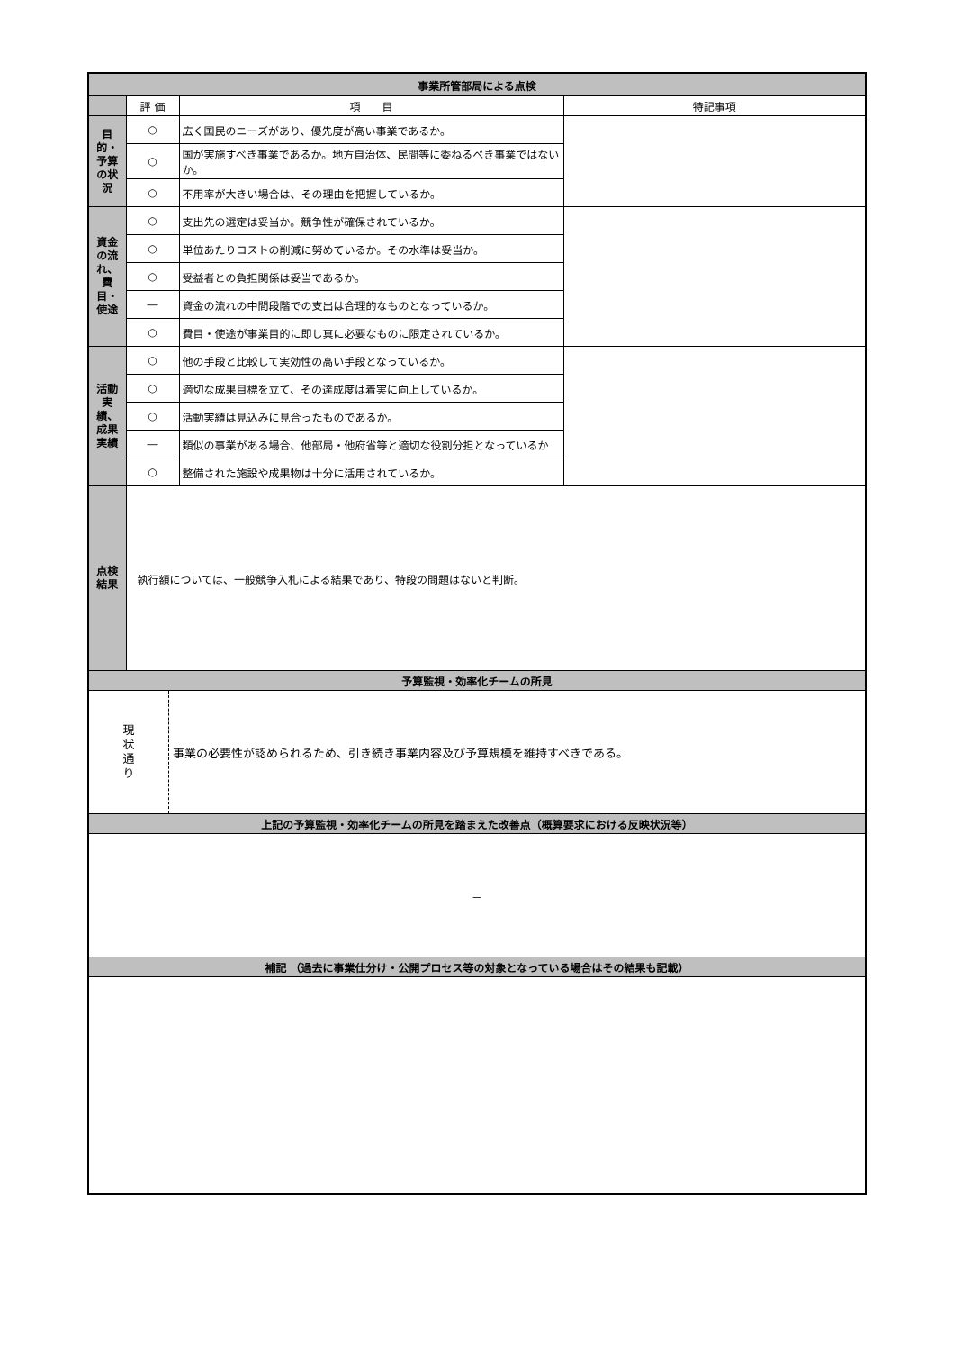| 事業所管部局による点検 | | | |
| --- | --- | --- | --- |
| | 評 価 | 項 目 | 特記事項 |
| 目的・予算の状況 | ○ | 広く国民のニーズがあり、優先度が高い事業であるか。 | |
| | ○ | 国が実施すべき事業であるか。地方自治体、民間等に委ねるべき事業ではないか。 | |
| | ○ | 不用率が大きい場合は、その理由を把握しているか。 | |
| 資金の流れ、費目・使途 | ○ | 支出先の選定は妥当か。競争性が確保されているか。 | |
| | ○ | 単位あたりコストの削減に努めているか。その水準は妥当か。 | |
| | ○ | 受益者との負担関係は妥当であるか。 | |
| | ― | 資金の流れの中間段階での支出は合理的なものとなっているか。 | |
| | ○ | 費目・使途が事業目的に即し真に必要なものに限定されているか。 | |
| 活動実績、成果実績 | ○ | 他の手段と比較して実効性の高い手段となっているか。 | |
| | ○ | 適切な成果目標を立て、その達成度は着実に向上しているか。 | |
| | ○ | 活動実績は見込みに見合ったものであるか。 | |
| | ― | 類似の事業がある場合、他部局・他府省等と適切な役割分担となっているか | |
| | ○ | 整備された施設や成果物は十分に活用されているか。 | |
| 点検結果 | 執行額については、一般競争入札による結果であり、特段の問題はないと判断。 | | |
| 予算監視・効率化チームの所見 | | | |
| 現 状 通 り 事業の必要性が認められるため、引き続き事業内容及び予算規模を維持すべきである。 | | | |
| 上記の予算監視・効率化チームの所見を踏まえた改善点（概算要求における反映状況等） | | | |
| － | | | |
| 補記 （過去に事業仕分け・公開プロセス等の対象となっている場合はその結果も記載） | | | |